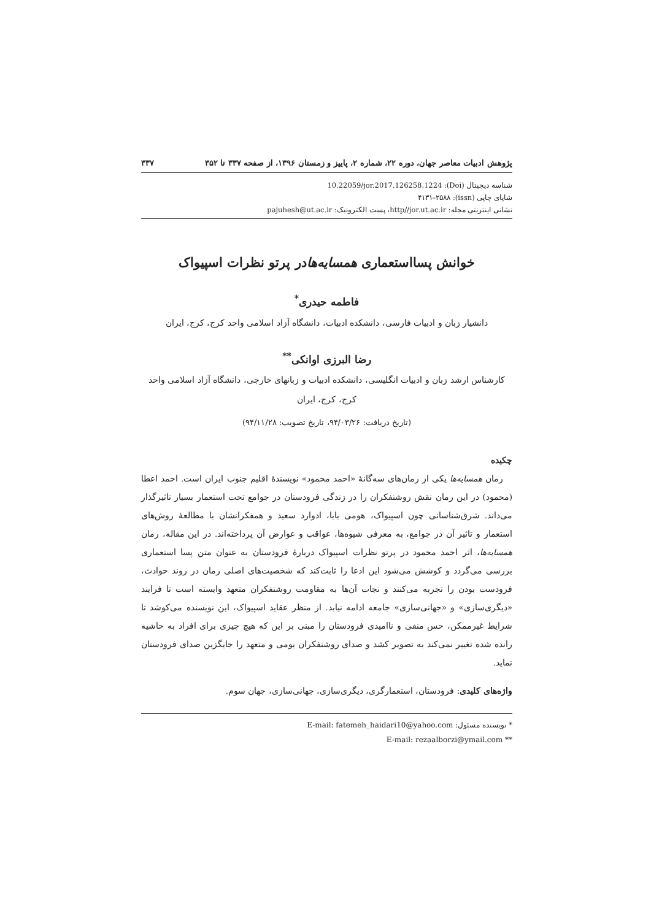پژوهش ادبیات معاصر جهان، دوره ۲۲، شماره ۲، پاییز و زمستان ۱۳۹۶، از صفحه ۳۳۷ تا ۳۵۲ ۳۳۷
شناسه دیجیتال (Doi): 10.22059/jor.2017.126258.1224
شاپای چاپی (issn): ۴۱۳۱–۲۵۸۸
نشانی اینترنتی مجله: http//jor.ut.ac.ir، پست الکترونیک: pajuhesh@ut.ac.ir
خوانش پسااستعماری همسایه‌هادر پرتو نظرات اسپیواک
فاطمه حیدری<sup>*</sup>
دانشیار زبان و ادبیات فارسی، دانشکده ادبیات، دانشگاه آزاد اسلامی واحد کرج، کرج، ایران
رضا البرزی اوانکی<sup>**</sup>
کارشناس ارشد زبان و ادبیات انگلیسی، دانشکده ادبیات و زبانهای خارجی، دانشگاه آزاد اسلامی واحد کرج، کرج، ایران
(تاریخ دریافت: ۹۴/۰۳/۲۶، تاریخ تصویب: ۹۴/۱۱/۲۸)
چکیده
رمان همسایه‌ها یکی از رمان‌های سه‌گانۀ «احمد محمود» نویسندۀ اقلیم جنوب ایران است. احمد اعطا (محمود) در این رمان نقش روشنفکران را در زندگی فرودستان در جوامع تحت استعمار بسیار تاثیرگذار می‌داند. شرق‌شناسانی چون اسپیواک، هومی بابا، ادوارد سعید و همفکرانشان با مطالعۀ روش‌های استعمار و تاثیر آن در جوامع، به معرفی شیوه‌ها، عواقب و عوارض آن پرداخته‌اند. در این مقاله، رمان همسایه‌ها، اثر احمد محمود در پرتو نظرات اسپیواک دربارۀ فرودستان به عنوان متن پسا استعماری بررسی می‌گردد و کوشش می‌شود این ادعا را ثابت‌کند که شخصیت‌های اصلی رمان در روند حوادث، فرودست بودن را تجربه می‌کنند و نجات آن‌ها به مقاومت روشنفکران متعهد وابسته است تا فرایند «دیگری‌سازی» و «جهانی‌سازی» جامعه ادامه نیابد. از منظر عقاید اسپیواک، این نویسنده می‌کوشد تا شرایط غیرممکن، حس منفی و ناامیدی فرودستان را مبنی بر این که هیچ چیزی برای افراد به حاشیه رانده شده تغییر نمی‌کند به تصویر کشد و صدای روشنفکران بومی و متعهد را جایگزین صدای فرودستان نماید.
واژه‌های کلیدی: فرودستان، استعمارگری، دیگری‌سازی، جهانی‌سازی، جهان سوم.
* نویسنده مسئول: E-mail: fatemeh_haidari10@yahoo.com
** E-mail: rezaalborzi@ymail.com